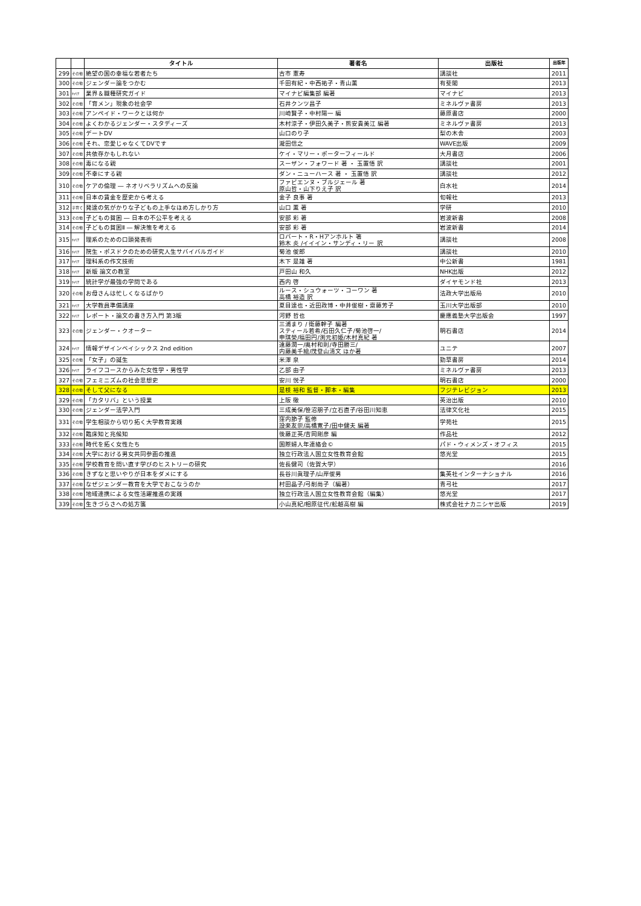| | | タイトル | 著者名 | 出版社 | 出版年 |
| --- | --- | --- | --- | --- | --- |
| 299 | その他 | 絶望の国の幸福な若者たち | 古市 憲寿 | 講談社 | 2011 |
| 300 | その他 | ジェンダー論をつかむ | 千田有紀・中西祐子・青山薫 | 有斐閣 | 2013 |
| 301 | ｷｬﾘｱ | 業界＆職種研究ガイド | マイナビ編集部 編著 | マイナビ | 2013 |
| 302 | その他 | 「育メン」現象の社会学 | 石井クンツ昌子 | ミネルヴァ書房 | 2013 |
| 303 | その他 | アンペイド・ワークとは何か | 川崎賢子・中村陽一 編 | 藤原書店 | 2000 |
| 304 | その他 | よくわかるジェンダー・スタディーズ | 木村涼子・伊田久美子・熊安貴美江 編著 | ミネルヴァ書房 | 2013 |
| 305 | その他 | デートDV | 山口のり子 | 梨の木舎 | 2003 |
| 306 | その他 | それ、恋愛じゃなくてDVです | 瀧田信之 | WAVE出版 | 2009 |
| 307 | その他 | 共依存かもしれない | ケイ・マリー・ポーターフィールド | 大月書店 | 2006 |
| 308 | その他 | 毒になる親 | スーザン・フォワード 著 ・ 玉置悟 訳 | 講談社 | 2001 |
| 309 | その他 | 不幸にする親 | ダン・ニューハース 著 ・ 玉置悟 訳 | 講談社 | 2012 |
| 310 | その他 | ケアの倫理 ― ネオリベラリズムへの反論 | ファビエンヌ・ブルジェール 著 原山哲・山下りえ子 訳 | 白水社 | 2014 |
| 311 | その他 | 日本の賃金を歴史から考える | 金子 良事 著 | 旬報社 | 2013 |
| 312 | 子育て | 発達の気がかりな子どもの上手なほめ方しかり方 | 山口 薫 著 | 学研 | 2010 |
| 313 | その他 | 子どもの貧困 ― 日本の不公平を考える | 安部 彩 著 | 岩波新書 | 2008 |
| 314 | その他 | 子どもの貧困Ⅱ ― 解決策を考える | 安部 彩 著 | 岩波新書 | 2014 |
| 315 | ｷｬﾘｱ | 理系のための口頭発表術 | ロバート・R・Hアンホルト 箸 鈴木 炎 /イイイン・サンディ・リー 訳 | 講談社 | 2008 |
| 316 | ｷｬﾘｱ | 院生・ポスドクのための研究人生サバイバルガイド | 菊池 俊郎 | 講談社 | 2010 |
| 317 | ｷｬﾘｱ | 理科系の作文技術 | 木下 是雄 著 | 中公新書 | 1981 |
| 318 | ｷｬﾘｱ | 新版 論文の教室 | 戸田山 和久 | NHK出版 | 2012 |
| 319 | ｷｬﾘｱ | 統計学が最強の学問である | 西内 啓 | ダイヤモンド社 | 2013 |
| 320 | その他 | お母さんは忙しくなるばかり | ルース・シュウォーツ・コーワン 著 高橋 裕造 訳 | 法政大学出版局 | 2010 |
| 321 | ｷｬﾘｱ | 大学教員準備講座 | 夏目達也・近田政博・中井俊樹・齋藤芳子 | 玉川大学出版部 | 2010 |
| 322 | ｷｬﾘｱ | レポート・論文の書き方入門 第3版 | 河野 哲也 | 慶應義塾大学出版会 | 1997 |
| 323 | その他 | ジェンダー・クオーター | 三浦まり / 衛藤幹子 編著 スティール若希/石田久仁子/菊池啓一/ 申琪榮/福田円/渕元初姫/木村真紀 著 | 明石書店 | 2014 |
| 324 | ｷｬﾘｱ | 情報デザインベイシックス 2nd edition | 遠藤潤一/奥村和則/寺田勝三/ 内藤美千絵/茂登山清文 ほか著 | ユニテ | 2007 |
| 325 | その他 | 「女子」の誕生 | 米澤 泉 | 勁草書房 | 2014 |
| 326 | ｷｬﾘｱ | ライフコースからみた女性学・男性学 | 乙部 由子 | ミネルヴァ書房 | 2013 |
| 327 | その他 | フェミニズムの社会思想史 | 安川 悦子 | 明石書店 | 2000 |
| 328 | その他 | そして父になる | 是枝 裕和 監督・脚本・編集 | フジテレビジョン | 2013 |
| 329 | その他 | 「カタリバ」という授業 | 上阪 徹 | 英治出版 | 2010 |
| 330 | その他 | ジェンダー法学入門 | 三成美保/笹沼朋子/立石直子/谷田川知恵 | 法律文化社 | 2015 |
| 331 | その他 | 学生相談から切り拓く大学教育実践 | 窪内節子 監修 設楽友崇/高橋寛子/田中健夫 編著 | 学苑社 | 2015 |
| 332 | その他 | 臨床知と兆候知 | 後藤正英/吉岡剛彦 編 | 作品社 | 2012 |
| 333 | その他 | 時代を拓く女性たち | 国際婦人年連絡会© | パド・ウィメンズ・オフィス | 2015 |
| 334 | その他 | 大学における男女共同参画の推進 | 独立行政法人国立女性教育会館 | 悠光堂 | 2015 |
| 335 | その他 | 学校教育を問い直す学びのヒストリーの研究 | 佐長健司（佐賀大学） | | 2016 |
| 336 | その他 | きずなと思いやりが日本をダメにする | 長谷川眞理子/山岸俊男 | 集英社インターナショナル | 2016 |
| 337 | その他 | なぜジェンダー教育を大学でおこなうのか | 村田晶子/弓削尚子（編著） | 青弓社 | 2017 |
| 338 | その他 | 地域連携による女性活躍推進の実践 | 独立行政法人国立女性教育会館（編集） | 悠光堂 | 2017 |
| 339 | その他 | 生きづらさへの処方箋 | 小山真紀/相原征代/舩越高樹 編 | 株式会社ナカニシヤ出版 | 2019 |